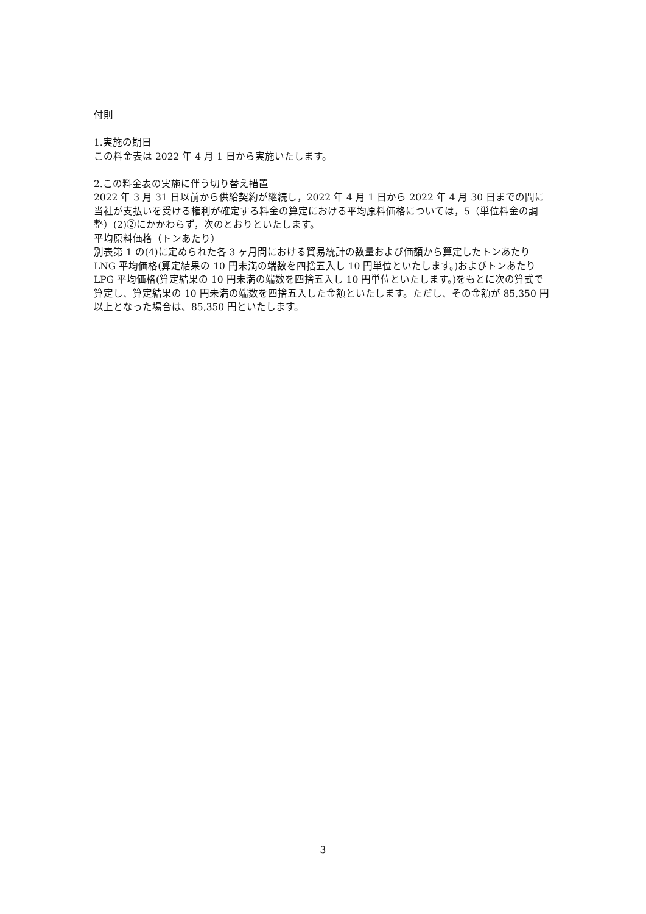付則
1.実施の期日
この料金表は 2022 年 4 月 1 日から実施いたします。
2.この料金表の実施に伴う切り替え措置
2022 年 3 月 31 日以前から供給契約が継続し，2022 年 4 月 1 日から 2022 年 4 月 30 日までの間に当社が支払いを受ける権利が確定する料金の算定における平均原料価格については，5（単位料金の調整）(2)②にかかわらず，次のとおりといたします。
平均原料価格（トンあたり）
別表第 1 の(4)に定められた各 3 ヶ月間における貿易統計の数量および価額から算定したトンあたり LNG 平均価格(算定結果の 10 円未満の端数を四捨五入し 10 円単位といたします。)およびトンあたり LPG 平均価格(算定結果の 10 円未満の端数を四捨五入し 10 円単位といたします。)をもとに次の算式で算定し、算定結果の 10 円未満の端数を四捨五入した金額といたします。ただし、その金額が 85,350 円以上となった場合は、85,350 円といたします。
3